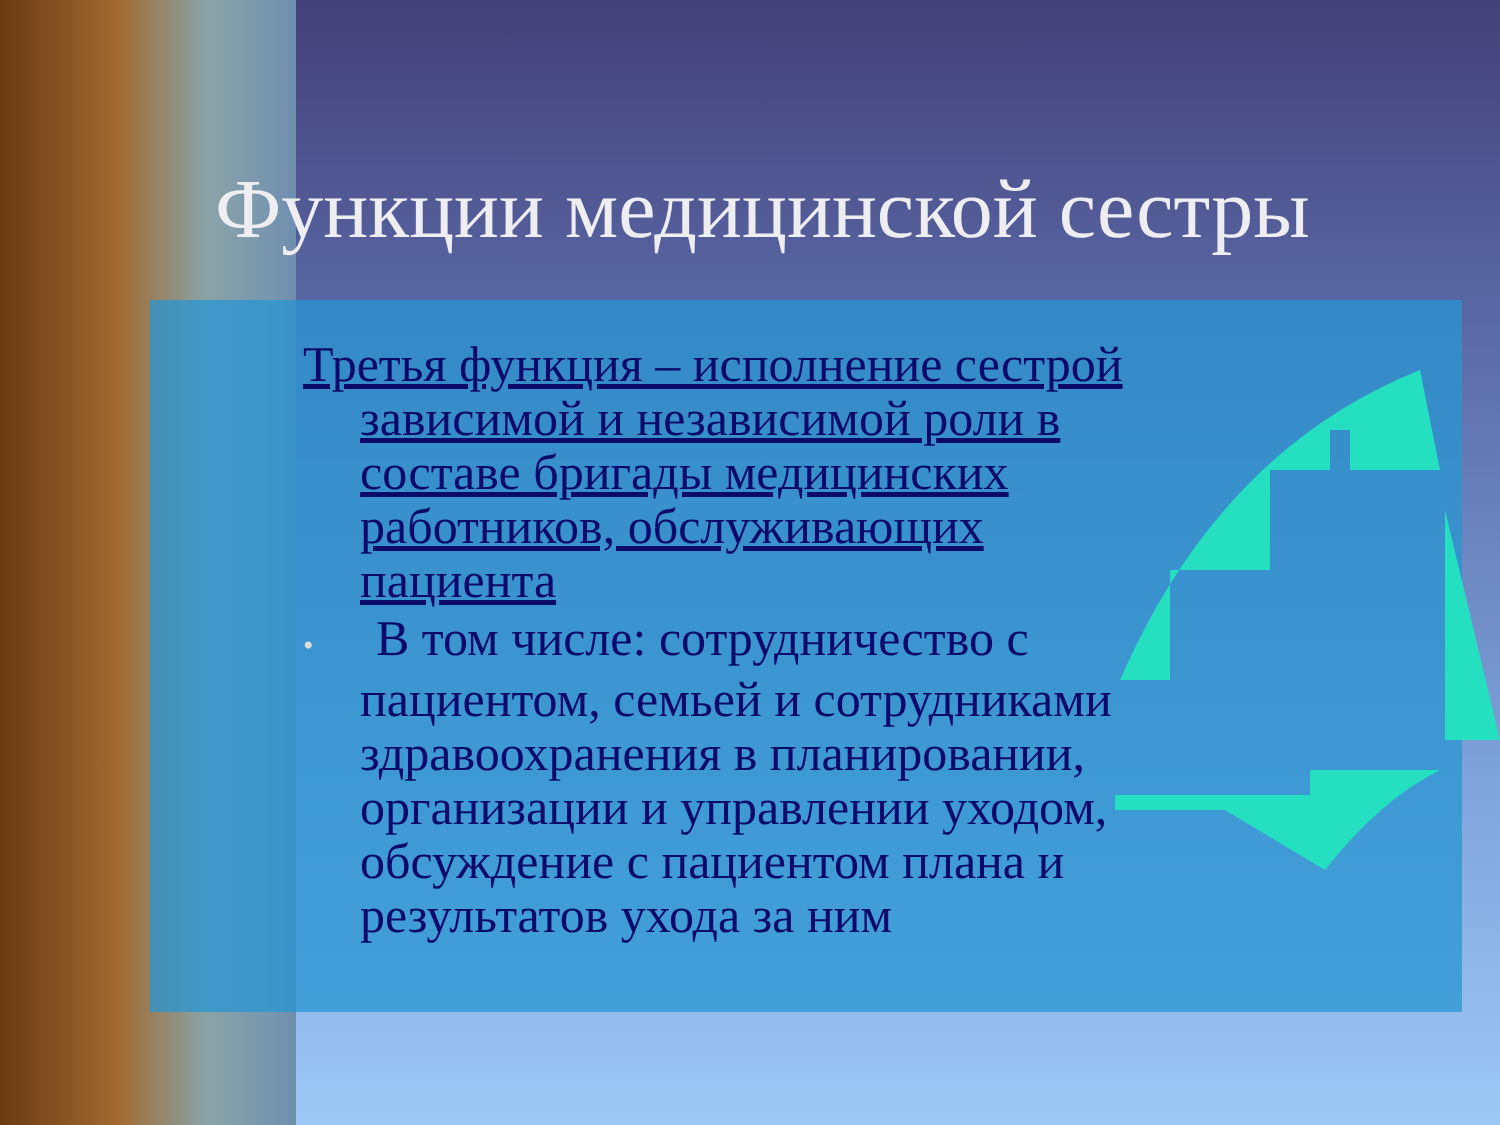Функции медицинской сестры
Третья функция – исполнение сестрой зависимой и независимой роли в составе бригады медицинских работников, обслуживающих пациента
• В том числе: сотрудничество с пациентом, семьей и сотрудниками здравоохранения в планировании, организации и управлении уходом, обсуждение с пациентом плана и результатов ухода за ним